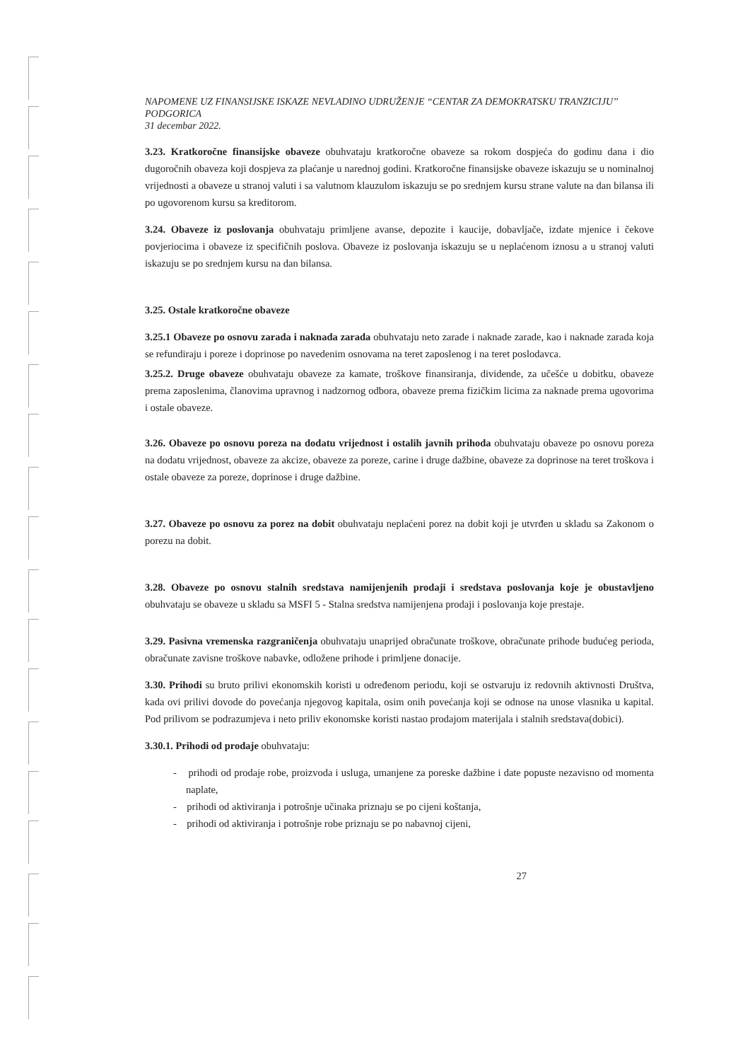NAPOMENE UZ FINANSIJSKE ISKAZE NEVLADINO UDRUŽENJE “CENTAR ZA DEMOKRATSKU TRANZICIJU” PODGORICA
31 decembar 2022.
3.23. Kratkoročne finansijske obaveze obuhvataju kratkoročne obaveze sa rokom dospjeća do godinu dana i dio dugoročnih obaveza koji dospjeva za plaćanje u narednoj godini. Kratkoročne finansijske obaveze iskazuju se u nominalnoj vrijednosti a obaveze u stranoj valuti i sa valutnom klauzulom iskazuju se po srednjem kursu strane valute na dan bilansa ili po ugovorenom kursu sa kreditorom.
3.24. Obaveze iz poslovanja obuhvataju primljene avanse, depozite i kaucije, dobavljače, izdate mjenice i čekove povjeriocima i obaveze iz specifičnih poslova. Obaveze iz poslovanja iskazuju se u neplaćenom iznosu a u stranoj valuti iskazuju se po srednjem kursu na dan bilansa.
3.25. Ostale kratkoročne obaveze
3.25.1 Obaveze po osnovu zarada i naknada zarada obuhvataju neto zarade i naknade zarade, kao i naknade zarada koja se refundiraju i poreze i doprinose po navedenim osnovama na teret zaposlenog i na teret poslodavca.
3.25.2. Druge obaveze obuhvataju obaveze za kamate, troškove finansiranja, dividende, za učešće u dobitku, obaveze prema zaposlenima, članovima upravnog i nadzornog odbora, obaveze prema fizičkim licima za naknade prema ugovorima i ostale obaveze.
3.26. Obaveze po osnovu poreza na dodatu vrijednost i ostalih javnih prihoda obuhvataju obaveze po osnovu poreza na dodatu vrijednost, obaveze za akcize, obaveze za poreze, carine i druge dažbine, obaveze za doprinose na teret troškova i ostale obaveze za poreze, doprinose i druge dažbine.
3.27. Obaveze po osnovu za porez na dobit obuhvataju neplaćeni porez na dobit koji je utvrđen u skladu sa Zakonom o porezu na dobit.
3.28. Obaveze po osnovu stalnih sredstava namijenjenih prodaji i sredstava poslovanja koje je obustavljeno obuhvataju se obaveze u skladu sa MSFI 5 - Stalna sredstva namijenjena prodaji i poslovanja koje prestaje.
3.29. Pasivna vremenska razgraničenja obuhvataju unaprijed obračunate troškove, obračunate prihode budućeg perioda, obračunate zavisne troškove nabavke, odložene prihode i primljene donacije.
3.30. Prihodi su bruto prilivi ekonomskih koristi u određenom periodu, koji se ostvaruju iz redovnih aktivnosti Društva, kada ovi prilivi dovode do povećanja njegovog kapitala, osim onih povećanja koji se odnose na unose vlasnika u kapital. Pod prilivom se podrazumjeva i neto priliv ekonomske koristi nastao prodajom materijala i stalnih sredstava(dobici).
3.30.1. Prihodi od prodaje obuhvataju:
- prihodi od prodaje robe, proizvoda i usluga, umanjene za poreske dažbine i date popuste nezavisno od momenta naplate,
- prihodi od aktiviranja i potrošnje učinaka priznaju se po cijeni koštanja,
- prihodi od aktiviranja i potrošnje robe priznaju se po nabavnoj cijeni,
27